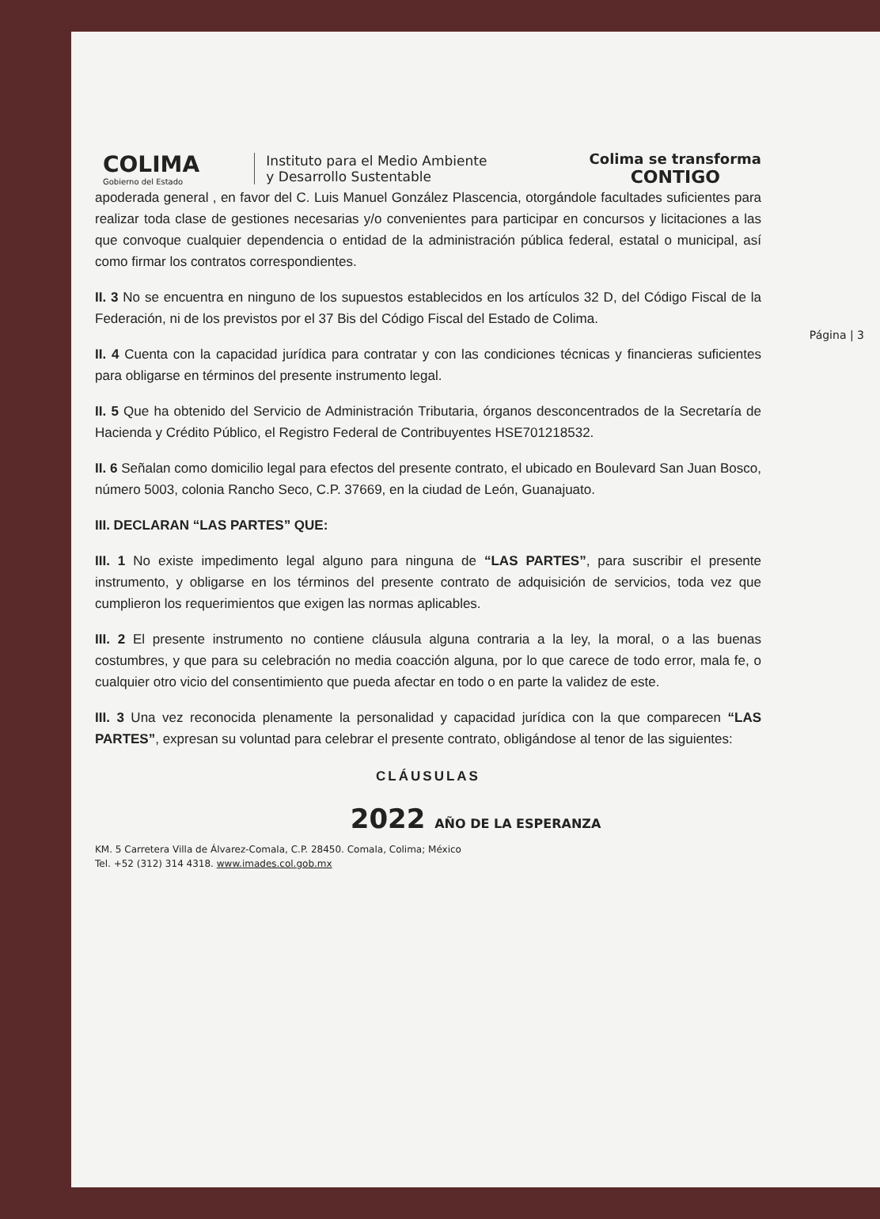COLIMA
Gobierno del Estado
Instituto para el Medio Ambiente
y Desarrollo Sustentable
Colima se transforma
CONTIGO
Página | 3
apoderada general , en favor del C. Luis Manuel González Plascencia, otorgándole facultades suficientes para realizar toda clase de gestiones necesarias y/o convenientes para participar en concursos y licitaciones a las que convoque cualquier dependencia o entidad de la administración pública federal, estatal o municipal, así como firmar los contratos correspondientes.
II. 3 No se encuentra en ninguno de los supuestos establecidos en los artículos 32 D, del Código Fiscal de la Federación, ni de los previstos por el 37 Bis del Código Fiscal del Estado de Colima.
II. 4 Cuenta con la capacidad jurídica para contratar y con las condiciones técnicas y financieras suficientes para obligarse en términos del presente instrumento legal.
II. 5 Que ha obtenido del Servicio de Administración Tributaria, órganos desconcentrados de la Secretaría de Hacienda y Crédito Público, el Registro Federal de Contribuyentes HSE701218532.
II. 6 Señalan como domicilio legal para efectos del presente contrato, el ubicado en Boulevard San Juan Bosco, número 5003, colonia Rancho Seco, C.P. 37669, en la ciudad de León, Guanajuato.
III. DECLARAN “LAS PARTES” QUE:
III. 1 No existe impedimento legal alguno para ninguna de “LAS PARTES”, para suscribir el presente instrumento, y obligarse en los términos del presente contrato de adquisición de servicios, toda vez que cumplieron los requerimientos que exigen las normas aplicables.
III. 2 El presente instrumento no contiene cláusula alguna contraria a la ley, la moral, o a las buenas costumbres, y que para su celebración no media coacción alguna, por lo que carece de todo error, mala fe, o cualquier otro vicio del consentimiento que pueda afectar en todo o en parte la validez de este.
III. 3 Una vez reconocida plenamente la personalidad y capacidad jurídica con la que comparecen “LAS PARTES”, expresan su voluntad para celebrar el presente contrato, obligándose al tenor de las siguientes:
CLÁUSULAS
2022 AÑO DE LA ESPERANZA
KM. 5 Carretera Villa de Álvarez-Comala, C.P. 28450. Comala, Colima; México
Tel. +52 (312) 314 4318. www.imades.col.gob.mx